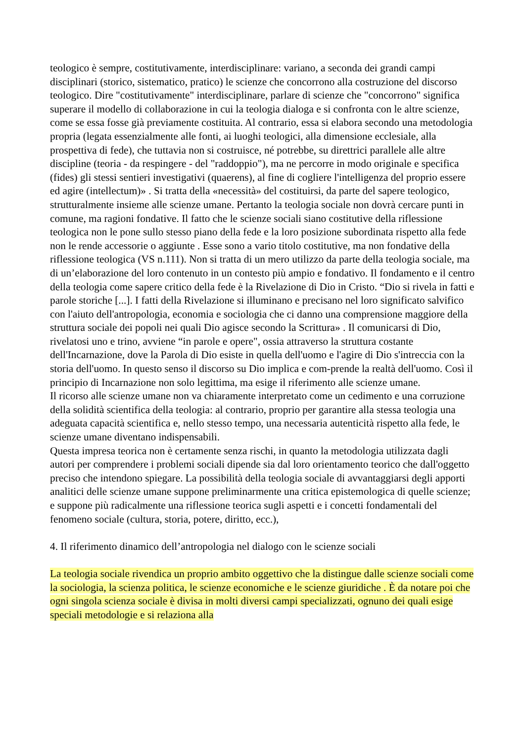teologico è sempre, costitutivamente, interdisciplinare: variano, a seconda dei grandi campi disciplinari (storico, sistematico, pratico) le scienze che concorrono alla costruzione del discorso teologico. Dire "costitutivamente" interdisciplinare, parlare di scienze che "concorrono" significa superare il modello di collaborazione in cui la teologia dialoga e si confronta con le altre scienze, come se essa fosse già previamente costituita. Al contrario, essa si elabora secondo una metodologia propria (legata essenzialmente alle fonti, ai luoghi teologici, alla dimensione ecclesiale, alla prospettiva di fede), che tuttavia non si costruisce, né potrebbe, su direttrici parallele alle altre discipline (teoria - da respingere - del "raddoppio"), ma ne percorre in modo originale e specifica (fides) gli stessi sentieri investigativi (quaerens), al fine di cogliere l'intelligenza del proprio essere ed agire (intellectum)» . Si tratta della «necessità» del costituirsi, da parte del sapere teologico, strutturalmente insieme alle scienze umane. Pertanto la teologia sociale non dovrà cercare punti in comune, ma ragioni fondative. Il fatto che le scienze sociali siano costitutive della riflessione teologica non le pone sullo stesso piano della fede e la loro posizione subordinata rispetto alla fede non le rende accessorie o aggiunte . Esse sono a vario titolo costitutive, ma non fondative della riflessione teologica (VS n.111). Non si tratta di un mero utilizzo da parte della teologia sociale, ma di un’elaborazione del loro contenuto in un contesto più ampio e fondativo. Il fondamento e il centro della teologia come sapere critico della fede è la Rivelazione di Dio in Cristo. “Dio si rivela in fatti e parole storiche [...]. I fatti della Rivelazione si illuminano e precisano nel loro significato salvifico con l'aiuto dell'antropologia, economia e sociologia che ci danno una comprensione maggiore della struttura sociale dei popoli nei quali Dio agisce secondo la Scrittura» . Il comunicarsi di Dio, rivelatosi uno e trino, avviene “in parole e opere", ossia attraverso la struttura costante dell'Incarnazione, dove la Parola di Dio esiste in quella dell'uomo e l'agire di Dio s'intreccia con la storia dell'uomo. In questo senso il discorso su Dio implica e com-prende la realtà dell'uomo. Così il principio di Incarnazione non solo legittima, ma esige il riferimento alle scienze umane.
Il ricorso alle scienze umane non va chiaramente interpretato come un cedimento e una corruzione della solidità scientifica della teologia: al contrario, proprio per garantire alla stessa teologia una adeguata capacità scientifica e, nello stesso tempo, una necessaria autenticità rispetto alla fede, le scienze umane diventano indispensabili.
Questa impresa teorica non è certamente senza rischi, in quanto la metodologia utilizzata dagli autori per comprendere i problemi sociali dipende sia dal loro orientamento teorico che dall'oggetto preciso che intendono spiegare. La possibilità della teologia sociale di avvantaggiarsi degli apporti analitici delle scienze umane suppone preliminarmente una critica epistemologica di quelle scienze; e suppone più radicalmente una riflessione teorica sugli aspetti e i concetti fondamentali del fenomeno sociale (cultura, storia, potere, diritto, ecc.),
4. Il riferimento dinamico dell’antropologia nel dialogo con le scienze sociali
La teologia sociale rivendica un proprio ambito oggettivo che la distingue dalle scienze sociali come la sociologia, la scienza politica, le scienze economiche e le scienze giuridiche . È da notare poi che ogni singola scienza sociale è divisa in molti diversi campi specializzati, ognuno dei quali esige speciali metodologie e si relaziona alla